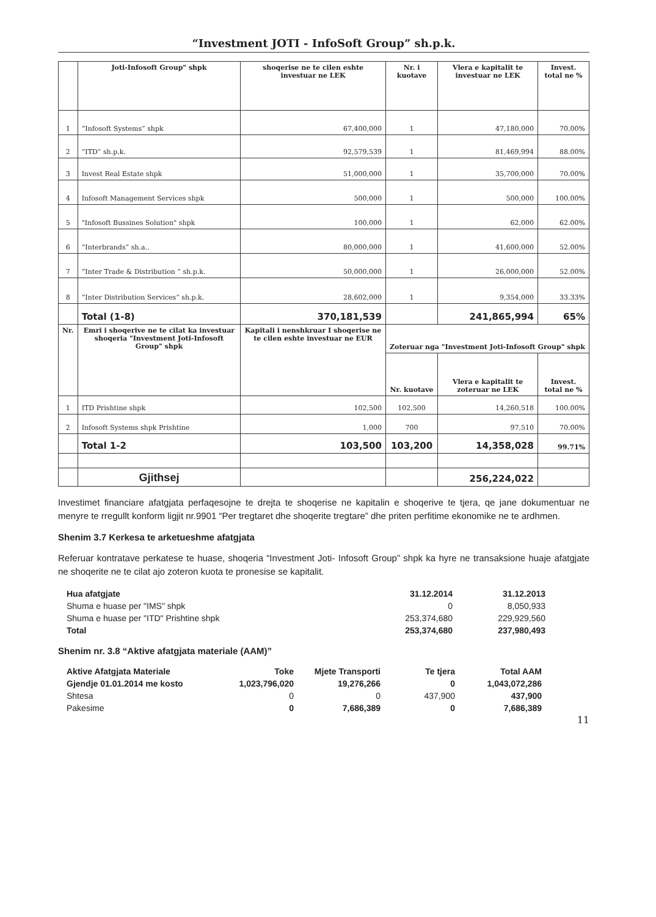“Investment JOTI - InfoSoft Group” sh.p.k.
| | Joti-Infosoft Group" shpk | shoqerise ne te cilen eshte investuar ne LEK | Nr. i kuotave | Vlera e kapitalit te investuar ne LEK | Invest. total ne % |
| --- | --- | --- | --- | --- | --- |
| 1 | “Infosoft Systems” shpk | 67,400,000 | 1 | 47,180,000 | 70.00% |
| 2 | “ITD” sh.p.k. | 92,579,539 | 1 | 81,469,994 | 88.00% |
| 3 | Invest Real Estate shpk | 51,000,000 | 1 | 35,700,000 | 70.00% |
| 4 | Infosoft Management Services shpk | 500,000 | 1 | 500,000 | 100.00% |
| 5 | "Infosoft Bussines Solution" shpk | 100,000 | 1 | 62,000 | 62.00% |
| 6 | “Interbrands” sh.a.. | 80,000,000 | 1 | 41,600,000 | 52.00% |
| 7 | “Inter Trade & Distribution ” sh.p.k. | 50,000,000 | 1 | 26,000,000 | 52.00% |
| 8 | “Inter Distribution Services” sh.p.k. | 28,602,000 | 1 | 9,354,000 | 33.33% |
| | Total (1-8) | 370,181,539 | | 241,865,994 | 65% |
| Nr. | Emri i shoqerive ne te cilat ka investuar shoqeria "Investment Joti-Infosoft Group" shpk | Kapitali i nenshkruar I shoqerise ne te cilen eshte investuar ne EUR | Zoteruar nga "Investment Joti-Infosoft Group" shpk | | |
| | | | Nr. kuotave | Vlera e kapitalit te zoteruar ne LEK | Invest. total ne % |
| 1 | ITD Prishtine shpk | 102,500 | 102,500 | 14,260,518 | 100.00% |
| 2 | Infosoft Systems shpk Prishtine | 1,000 | 700 | 97,510 | 70.00% |
| | Total 1-2 | 103,500 | 103,200 | 14,358,028 | 99.71% |
| | Gjithsej | | | 256,224,022 | |
Investimet financiare afatgjata perfaqesojne te drejta te shoqerise ne kapitalin e shoqerive te tjera, qe jane dokumentuar ne menyre te rregullt konform ligjit nr.9901 “Per tregtaret dhe shoqerite tregtare” dhe priten perfitime ekonomike ne te ardhmen.
Shenim 3.7 Kerkesa te arketueshme afatgjata
Referuar kontratave perkatese te huase, shoqeria “Investment Joti- Infosoft Group” shpk ka hyre ne transaksione huaje afatgjate ne shoqerite ne te cilat ajo zoteron kuota te pronesise se kapitalit.
| Hua afatgjate | 31.12.2014 | 31.12.2013 |
| Shuma e huase per "IMS" shpk | 0 | 8,050,933 |
| Shuma e huase per "ITD" Prishtine shpk | 253,374,680 | 229,929,560 |
| Total | 253,374,680 | 237,980,493 |
Shenim nr. 3.8 “Aktive afatgjata materiale (AAM)”
| Aktive Afatgjata Materiale | Toke | Mjete Transporti | Te tjera | Total AAM |
| Gjendje 01.01.2014 me kosto | 1,023,796,020 | 19,276,266 | 0 | 1,043,072,286 |
| Shtesa | 0 | 0 | 437,900 | 437,900 |
| Pakesime | 0 | 7,686,389 | 0 | 7,686,389 |
11